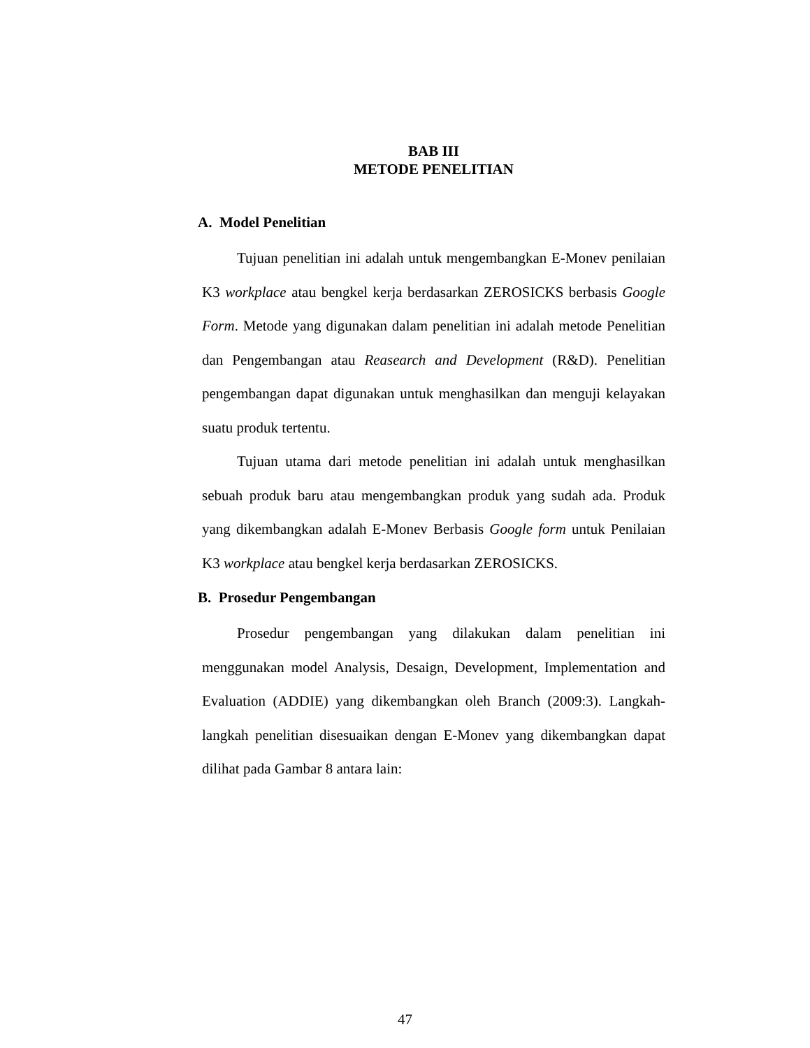BAB III
METODE PENELITIAN
A. Model Penelitian
Tujuan penelitian ini adalah untuk mengembangkan E-Monev penilaian K3 workplace atau bengkel kerja berdasarkan ZEROSICKS berbasis Google Form. Metode yang digunakan dalam penelitian ini adalah metode Penelitian dan Pengembangan atau Reasearch and Development (R&D). Penelitian pengembangan dapat digunakan untuk menghasilkan dan menguji kelayakan suatu produk tertentu.
Tujuan utama dari metode penelitian ini adalah untuk menghasilkan sebuah produk baru atau mengembangkan produk yang sudah ada. Produk yang dikembangkan adalah E-Monev Berbasis Google form untuk Penilaian K3 workplace atau bengkel kerja berdasarkan ZEROSICKS.
B. Prosedur Pengembangan
Prosedur pengembangan yang dilakukan dalam penelitian ini menggunakan model Analysis, Desaign, Development, Implementation and Evaluation (ADDIE) yang dikembangkan oleh Branch (2009:3). Langkah-langkah penelitian disesuaikan dengan E-Monev yang dikembangkan dapat dilihat pada Gambar 8 antara lain:
47